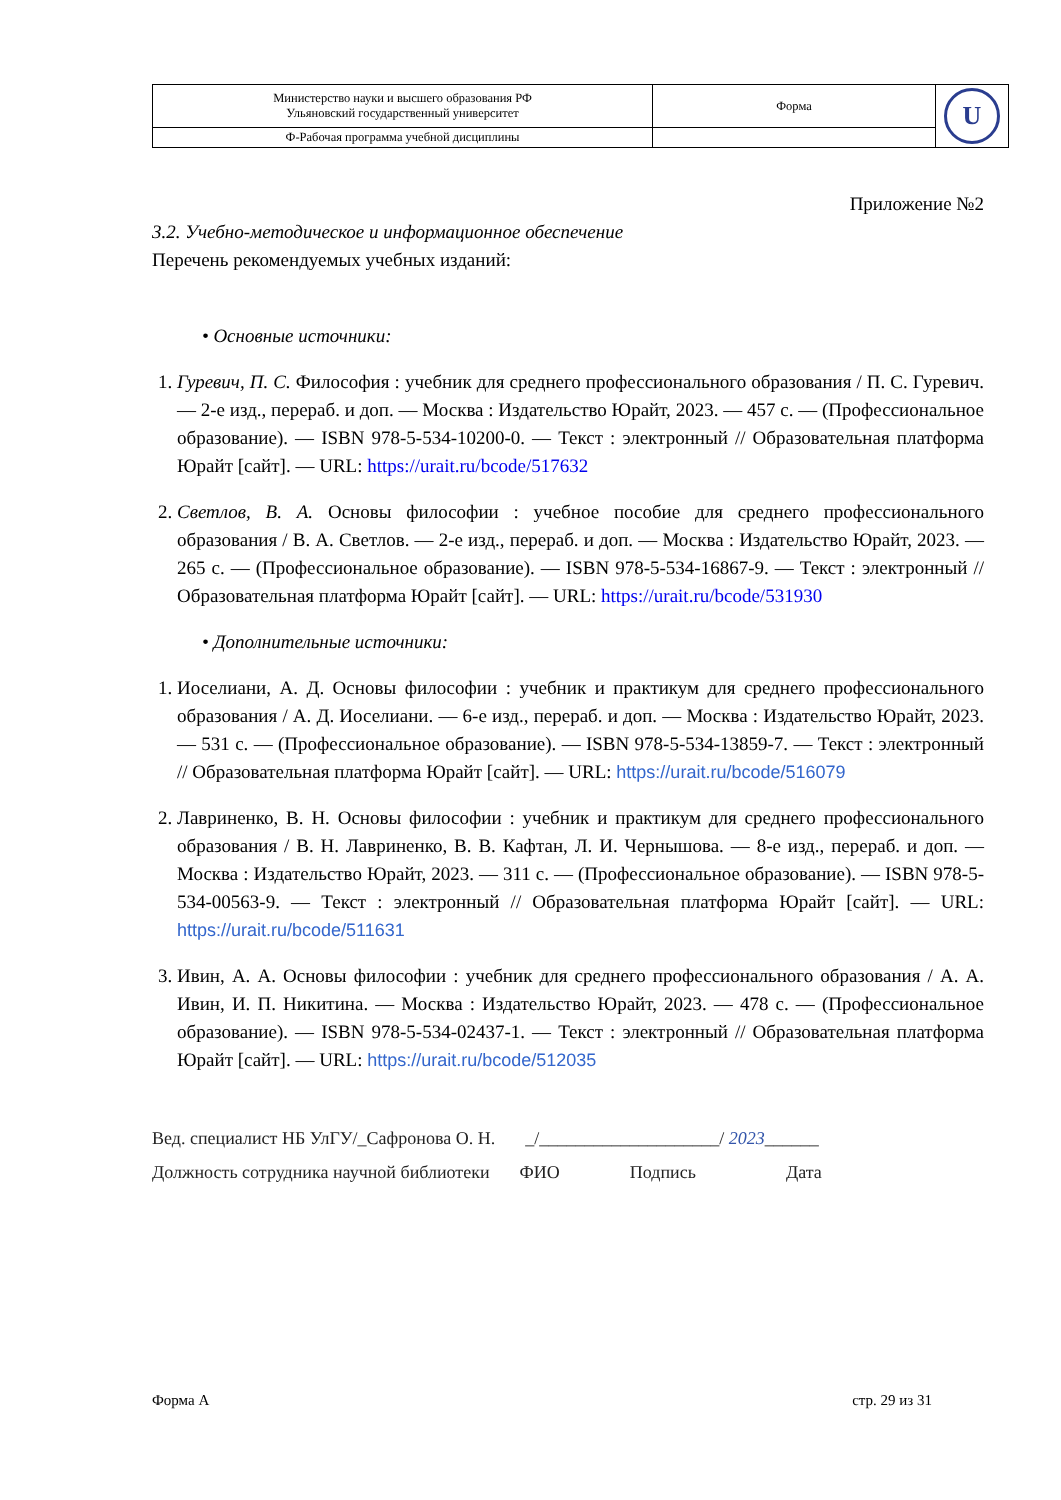| Министерство науки и высшего образования РФ Ульяновский государственный университет | Форма | U |
| Ф-Рабочая программа учебной дисциплины | | |
Приложение №2
3.2. Учебно-методическое и информационное обеспечение
Перечень рекомендуемых учебных изданий:
• Основные источники:
1. Гуревич, П. С. Философия : учебник для среднего профессионального образования / П. С. Гуревич. — 2-е изд., перераб. и доп. — Москва : Издательство Юрайт, 2023. — 457 с. — (Профессиональное образование). — ISBN 978-5-534-10200-0. — Текст : электронный // Образовательная платформа Юрайт [сайт]. — URL: https://urait.ru/bcode/517632
2. Светлов, В. А. Основы философии : учебное пособие для среднего профессионального образования / В. А. Светлов. — 2-е изд., перераб. и доп. — Москва : Издательство Юрайт, 2023. — 265 с. — (Профессиональное образование). — ISBN 978-5-534-16867-9. — Текст : электронный // Образовательная платформа Юрайт [сайт]. — URL: https://urait.ru/bcode/531930
• Дополнительные источники:
1. Иоселиани, А. Д. Основы философии : учебник и практикум для среднего профессионального образования / А. Д. Иоселиани. — 6-е изд., перераб. и доп. — Москва : Издательство Юрайт, 2023. — 531 с. — (Профессиональное образование). — ISBN 978-5-534-13859-7. — Текст : электронный // Образовательная платформа Юрайт [сайт]. — URL: https://urait.ru/bcode/516079
2. Лавриненко, В. Н. Основы философии : учебник и практикум для среднего профессионального образования / В. Н. Лавриненко, В. В. Кафтан, Л. И. Чернышова. — 8-е изд., перераб. и доп. — Москва : Издательство Юрайт, 2023. — 311 с. — (Профессиональное образование). — ISBN 978-5-534-00563-9. — Текст : электронный // Образовательная платформа Юрайт [сайт]. — URL: https://urait.ru/bcode/511631
3. Ивин, А. А. Основы философии : учебник для среднего профессионального образования / А. А. Ивин, И. П. Никитина. — Москва : Издательство Юрайт, 2023. — 478 с. — (Профессиональное образование). — ISBN 978-5-534-02437-1. — Текст : электронный // Образовательная платформа Юрайт [сайт]. — URL: https://urait.ru/bcode/512035
Вед. специалист НБ УлГУ/_Сафронова О. Н. _/____________________/ 2023______
Должность сотрудника научной библиотеки ФИО Подпись Дата
Форма А стр. 29 из 31